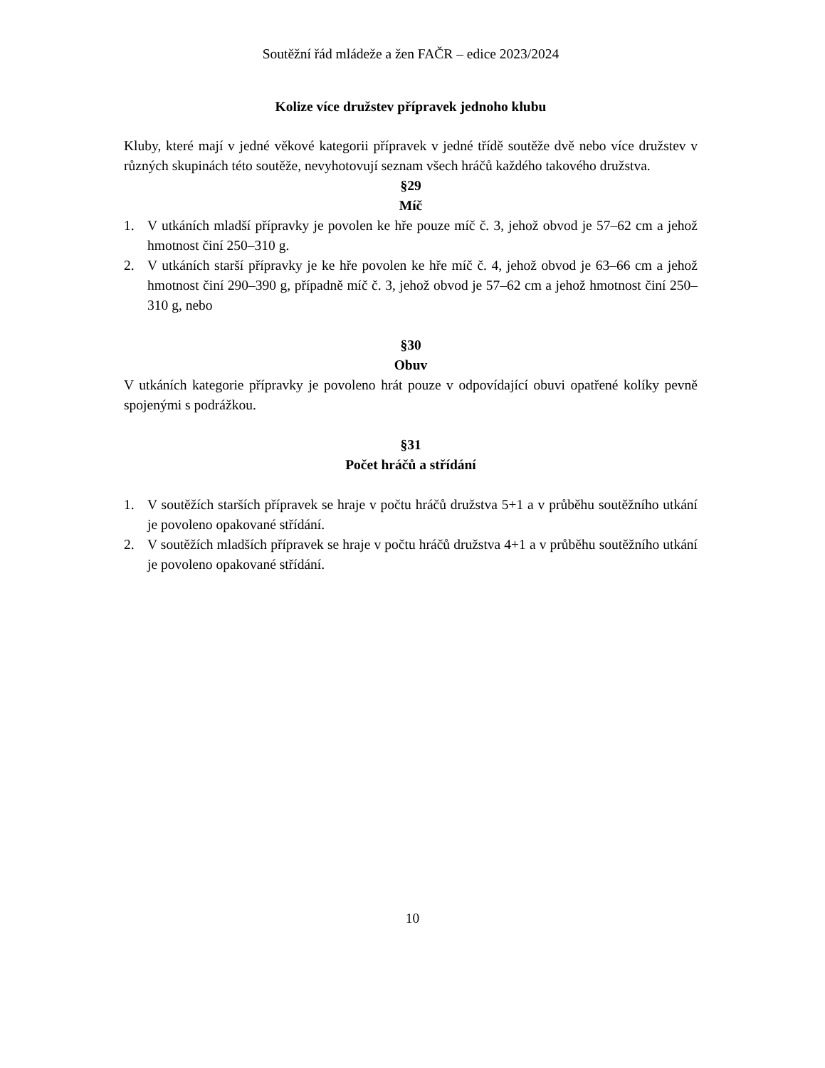Soutěžní řád mládeže a žen FAČR – edice 2023/2024
Kolize více družstev přípravek jednoho klubu
Kluby, které mají v jedné věkové kategorii přípravek v jedné třídě soutěže dvě nebo více družstev v různých skupinách této soutěže, nevyhotovují seznam všech hráčů každého takového družstva.
§29
Míč
1. V utkáních mladší přípravky je povolen ke hře pouze míč č. 3, jehož obvod je 57–62 cm a jehož hmotnost činí 250–310 g.
2. V utkáních starší přípravky je ke hře povolen ke hře míč č. 4, jehož obvod je 63–66 cm a jehož hmotnost činí 290–390 g, případně míč č. 3, jehož obvod je 57–62 cm a jehož hmotnost činí 250–310 g, nebo
§30
Obuv
V utkáních kategorie přípravky je povoleno hrát pouze v odpovídající obuvi opatřené kolíky pevně spojenými s podrážkou.
§31
Počet hráčů a střídání
1. V soutěžích starších přípravek se hraje v počtu hráčů družstva 5+1 a v průběhu soutěžního utkání je povoleno opakované střídání.
2. V soutěžích mladších přípravek se hraje v počtu hráčů družstva 4+1 a v průběhu soutěžního utkání je povoleno opakované střídání.
10